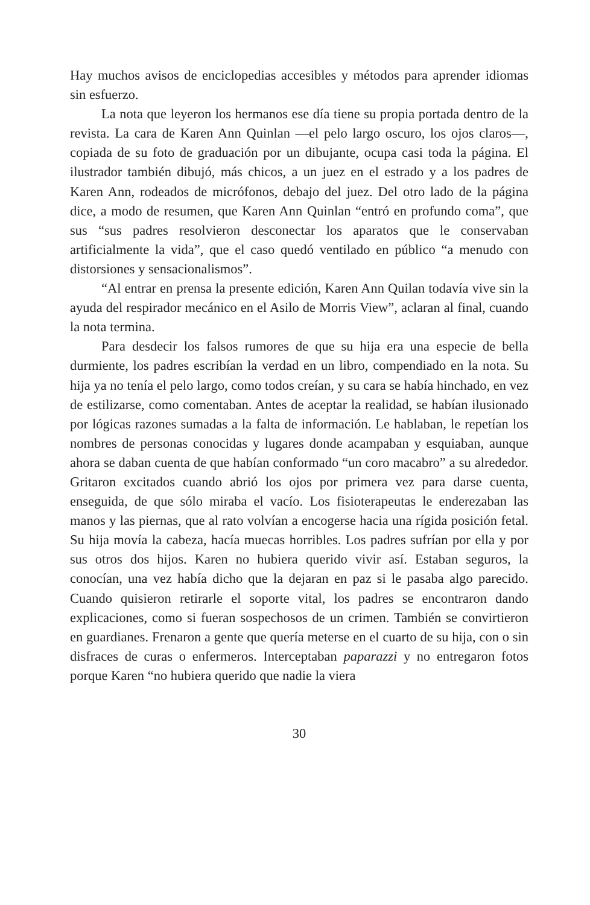Hay muchos avisos de enciclopedias accesibles y métodos para aprender idiomas sin esfuerzo.
La nota que leyeron los hermanos ese día tiene su propia portada dentro de la revista. La cara de Karen Ann Quinlan —el pelo largo oscuro, los ojos claros—, copiada de su foto de graduación por un dibujante, ocupa casi toda la página. El ilustrador también dibujó, más chicos, a un juez en el estrado y a los padres de Karen Ann, rodeados de micrófonos, debajo del juez. Del otro lado de la página dice, a modo de resumen, que Karen Ann Quinlan “entró en profundo coma”, que sus “sus padres resolvieron desconectar los aparatos que le conservaban artificialmente la vida”, que el caso quedó ventilado en público “a menudo con distorsiones y sensacionalismos”.
“Al entrar en prensa la presente edición, Karen Ann Quilan todavía vive sin la ayuda del respirador mecánico en el Asilo de Morris View”, aclaran al final, cuando la nota termina.
Para desdecir los falsos rumores de que su hija era una especie de bella durmiente, los padres escribían la verdad en un libro, compendiado en la nota. Su hija ya no tenía el pelo largo, como todos creían, y su cara se había hinchado, en vez de estilizarse, como comentaban. Antes de aceptar la realidad, se habían ilusionado por lógicas razones sumadas a la falta de información. Le hablaban, le repetían los nombres de personas conocidas y lugares donde acampaban y esquiaban, aunque ahora se daban cuenta de que habían conformado “un coro macabro” a su alrededor. Gritaron excitados cuando abrió los ojos por primera vez para darse cuenta, enseguida, de que sólo miraba el vacío. Los fisioterapeutas le enderezaban las manos y las piernas, que al rato volvían a encogerse hacia una rígida posición fetal. Su hija movía la cabeza, hacía muecas horribles. Los padres sufrían por ella y por sus otros dos hijos. Karen no hubiera querido vivir así. Estaban seguros, la conocían, una vez había dicho que la dejaran en paz si le pasaba algo parecido. Cuando quisieron retirarle el soporte vital, los padres se encontraron dando explicaciones, como si fueran sospechosos de un crimen. También se convirtieron en guardianes. Frenaron a gente que quería meterse en el cuarto de su hija, con o sin disfraces de curas o enfermeros. Interceptaban paparazzi y no entregaron fotos porque Karen “no hubiera querido que nadie la viera
30